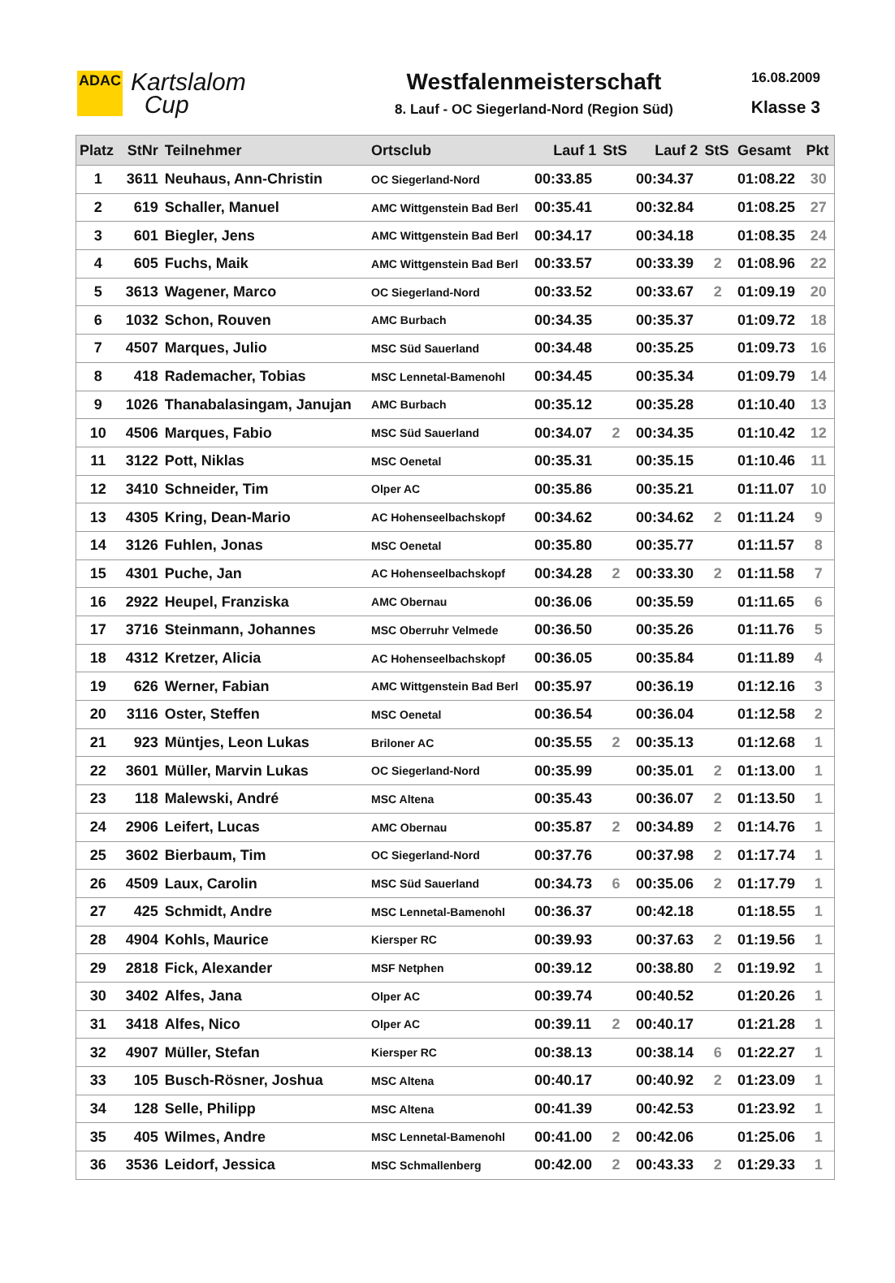ADAC
Kartslalom
Cup
Westfalenmeisterschaft
8. Lauf - OC Siegerland-Nord (Region Süd)
16.08.2009
Klasse 3
| Platz | StNr | Teilnehmer | Ortsclub | Lauf 1 | StS | Lauf 2 | StS | Gesamt | Pkt |
| --- | --- | --- | --- | --- | --- | --- | --- | --- | --- |
| 1 | 3611 | Neuhaus, Ann-Christin | OC Siegerland-Nord | 00:33.85 | | 00:34.37 | | 01:08.22 | 30 |
| 2 | 619 | Schaller, Manuel | AMC Wittgenstein Bad Berl | 00:35.41 | | 00:32.84 | | 01:08.25 | 27 |
| 3 | 601 | Biegler, Jens | AMC Wittgenstein Bad Berl | 00:34.17 | | 00:34.18 | | 01:08.35 | 24 |
| 4 | 605 | Fuchs, Maik | AMC Wittgenstein Bad Berl | 00:33.57 | | 00:33.39 | 2 | 01:08.96 | 22 |
| 5 | 3613 | Wagener, Marco | OC Siegerland-Nord | 00:33.52 | | 00:33.67 | 2 | 01:09.19 | 20 |
| 6 | 1032 | Schon, Rouven | AMC Burbach | 00:34.35 | | 00:35.37 | | 01:09.72 | 18 |
| 7 | 4507 | Marques, Julio | MSC Süd Sauerland | 00:34.48 | | 00:35.25 | | 01:09.73 | 16 |
| 8 | 418 | Rademacher, Tobias | MSC Lennetal-Bamenohl | 00:34.45 | | 00:35.34 | | 01:09.79 | 14 |
| 9 | 1026 | Thanabalasingam, Janujan | AMC Burbach | 00:35.12 | | 00:35.28 | | 01:10.40 | 13 |
| 10 | 4506 | Marques, Fabio | MSC Süd Sauerland | 00:34.07 | 2 | 00:34.35 | | 01:10.42 | 12 |
| 11 | 3122 | Pott, Niklas | MSC Oenetal | 00:35.31 | | 00:35.15 | | 01:10.46 | 11 |
| 12 | 3410 | Schneider, Tim | Olper AC | 00:35.86 | | 00:35.21 | | 01:11.07 | 10 |
| 13 | 4305 | Kring, Dean-Mario | AC Hohenseelbachskopf | 00:34.62 | | 00:34.62 | 2 | 01:11.24 | 9 |
| 14 | 3126 | Fuhlen, Jonas | MSC Oenetal | 00:35.80 | | 00:35.77 | | 01:11.57 | 8 |
| 15 | 4301 | Puche, Jan | AC Hohenseelbachskopf | 00:34.28 | 2 | 00:33.30 | 2 | 01:11.58 | 7 |
| 16 | 2922 | Heupel, Franziska | AMC Obernau | 00:36.06 | | 00:35.59 | | 01:11.65 | 6 |
| 17 | 3716 | Steinmann, Johannes | MSC Oberruhr Velmede | 00:36.50 | | 00:35.26 | | 01:11.76 | 5 |
| 18 | 4312 | Kretzer, Alicia | AC Hohenseelbachskopf | 00:36.05 | | 00:35.84 | | 01:11.89 | 4 |
| 19 | 626 | Werner, Fabian | AMC Wittgenstein Bad Berl | 00:35.97 | | 00:36.19 | | 01:12.16 | 3 |
| 20 | 3116 | Oster, Steffen | MSC Oenetal | 00:36.54 | | 00:36.04 | | 01:12.58 | 2 |
| 21 | 923 | Müntjes, Leon Lukas | Briloner AC | 00:35.55 | 2 | 00:35.13 | | 01:12.68 | 1 |
| 22 | 3601 | Müller, Marvin Lukas | OC Siegerland-Nord | 00:35.99 | | 00:35.01 | 2 | 01:13.00 | 1 |
| 23 | 118 | Malewski, André | MSC Altena | 00:35.43 | | 00:36.07 | 2 | 01:13.50 | 1 |
| 24 | 2906 | Leifert, Lucas | AMC Obernau | 00:35.87 | 2 | 00:34.89 | 2 | 01:14.76 | 1 |
| 25 | 3602 | Bierbaum, Tim | OC Siegerland-Nord | 00:37.76 | | 00:37.98 | 2 | 01:17.74 | 1 |
| 26 | 4509 | Laux, Carolin | MSC Süd Sauerland | 00:34.73 | 6 | 00:35.06 | 2 | 01:17.79 | 1 |
| 27 | 425 | Schmidt, Andre | MSC Lennetal-Bamenohl | 00:36.37 | | 00:42.18 | | 01:18.55 | 1 |
| 28 | 4904 | Kohls, Maurice | Kiersper RC | 00:39.93 | | 00:37.63 | 2 | 01:19.56 | 1 |
| 29 | 2818 | Fick, Alexander | MSF Netphen | 00:39.12 | | 00:38.80 | 2 | 01:19.92 | 1 |
| 30 | 3402 | Alfes, Jana | Olper AC | 00:39.74 | | 00:40.52 | | 01:20.26 | 1 |
| 31 | 3418 | Alfes, Nico | Olper AC | 00:39.11 | 2 | 00:40.17 | | 01:21.28 | 1 |
| 32 | 4907 | Müller, Stefan | Kiersper RC | 00:38.13 | | 00:38.14 | 6 | 01:22.27 | 1 |
| 33 | 105 | Busch-Rösner, Joshua | MSC Altena | 00:40.17 | | 00:40.92 | 2 | 01:23.09 | 1 |
| 34 | 128 | Selle, Philipp | MSC Altena | 00:41.39 | | 00:42.53 | | 01:23.92 | 1 |
| 35 | 405 | Wilmes, Andre | MSC Lennetal-Bamenohl | 00:41.00 | 2 | 00:42.06 | | 01:25.06 | 1 |
| 36 | 3536 | Leidorf, Jessica | MSC Schmallenberg | 00:42.00 | 2 | 00:43.33 | 2 | 01:29.33 | 1 |